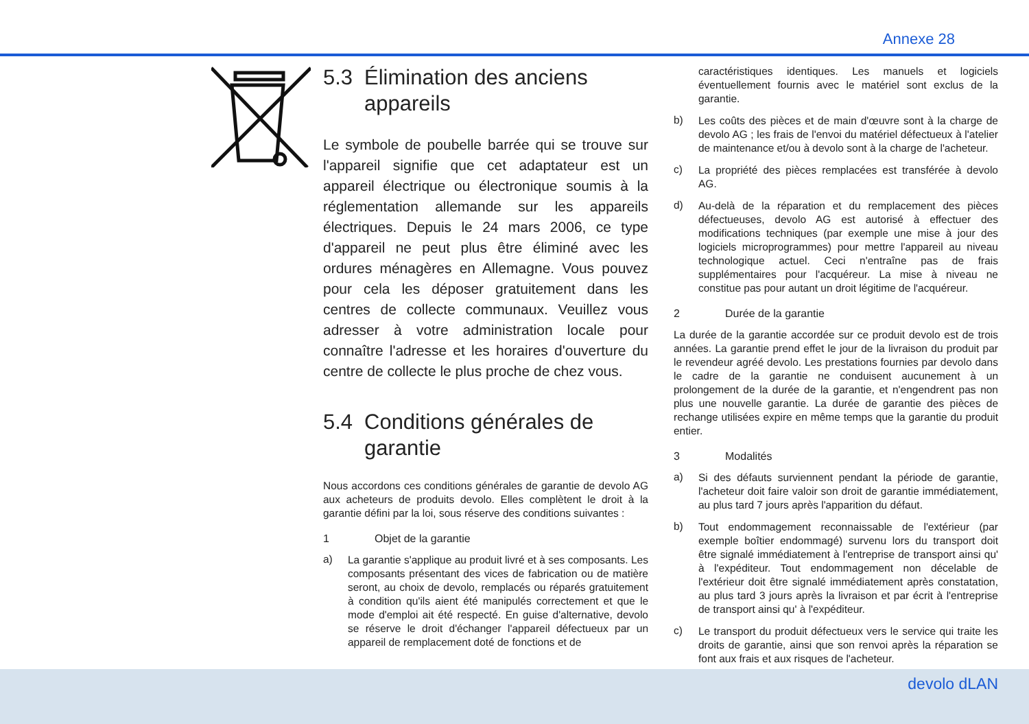Annexe 28
5.3 Élimination des anciens appareils
Le symbole de poubelle barrée qui se trouve sur l'appareil signifie que cet adaptateur est un appareil électrique ou électronique soumis à la réglementation allemande sur les appareils électriques. Depuis le 24 mars 2006, ce type d'appareil ne peut plus être éliminé avec les ordures ménagères en Allemagne. Vous pouvez pour cela les déposer gratuitement dans les centres de collecte communaux. Veuillez vous adresser à votre administration locale pour connaître l'adresse et les horaires d'ouverture du centre de collecte le plus proche de chez vous.
5.4 Conditions générales de garantie
Nous accordons ces conditions générales de garantie de devolo AG aux acheteurs de produits devolo. Elles complètent le droit à la garantie défini par la loi, sous réserve des conditions suivantes :
1 Objet de la garantie
a)
La garantie s'applique au produit livré et à ses composants. Les composants présentant des vices de fabrication ou de matière seront, au choix de devolo, remplacés ou réparés gratuitement à condition qu'ils aient été manipulés correctement et que le mode d'emploi ait été respecté. En guise d'alternative, devolo se réserve le droit d'échanger l'appareil défectueux par un appareil de remplacement doté de fonctions et de
caractéristiques identiques. Les manuels et logiciels éventuellement fournis avec le matériel sont exclus de la garantie.
b)
Les coûts des pièces et de main d'œuvre sont à la charge de devolo AG ; les frais de l'envoi du matériel défectueux à l'atelier de maintenance et/ou à devolo sont à la charge de l'acheteur.
c)
La propriété des pièces remplacées est transférée à devolo AG.
d)
Au-delà de la réparation et du remplacement des pièces défectueuses, devolo AG est autorisé à effectuer des modifications techniques (par exemple une mise à jour des logiciels microprogrammes) pour mettre l'appareil au niveau technologique actuel. Ceci n'entraîne pas de frais supplémentaires pour l'acquéreur. La mise à niveau ne constitue pas pour autant un droit légitime de l'acquéreur.
2 Durée de la garantie
La durée de la garantie accordée sur ce produit devolo est de trois années. La garantie prend effet le jour de la livraison du produit par le revendeur agréé devolo. Les prestations fournies par devolo dans le cadre de la garantie ne conduisent aucunement à un prolongement de la durée de la garantie, et n'engendrent pas non plus une nouvelle garantie. La durée de garantie des pièces de rechange utilisées expire en même temps que la garantie du produit entier.
3 Modalités
a)
Si des défauts surviennent pendant la période de garantie, l'acheteur doit faire valoir son droit de garantie immédiatement, au plus tard 7 jours après l'apparition du défaut.
b)
Tout endommagement reconnaissable de l'extérieur (par exemple boîtier endommagé) survenu lors du transport doit être signalé immédiatement à l'entreprise de transport ainsi qu' à l'expéditeur. Tout endommagement non décelable de l'extérieur doit être signalé immédiatement après constatation, au plus tard 3 jours après la livraison et par écrit à l'entreprise de transport ainsi qu' à l'expéditeur.
c)
Le transport du produit défectueux vers le service qui traite les droits de garantie, ainsi que son renvoi après la réparation se font aux frais et aux risques de l'acheteur.
devolo dLAN